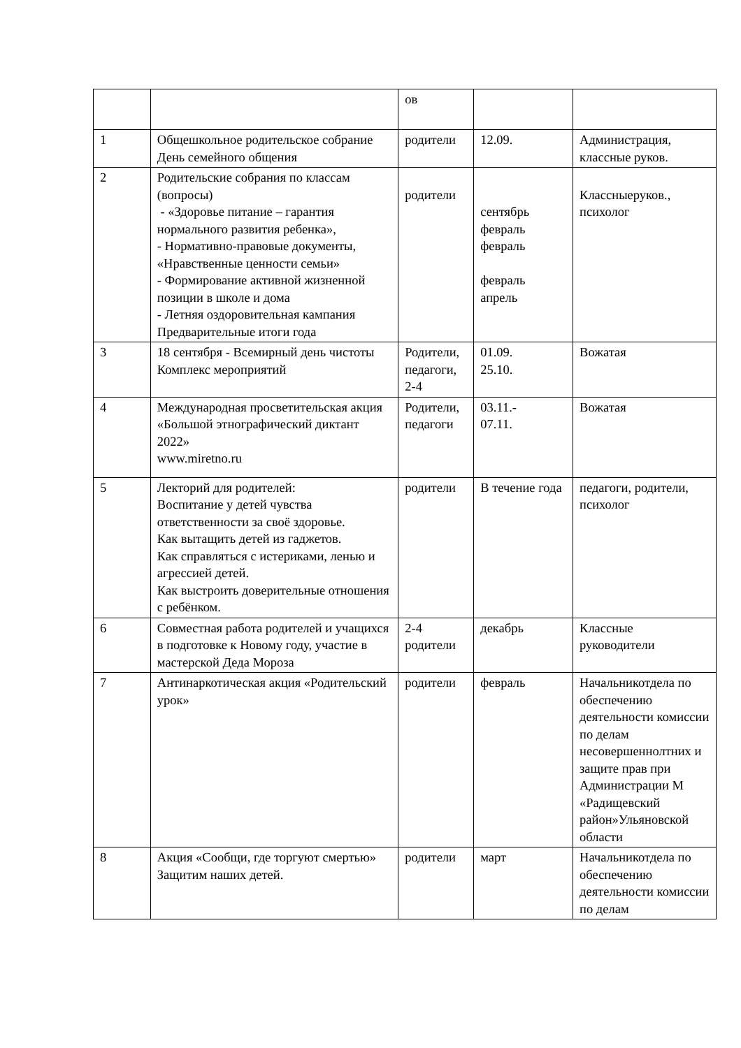| | | ов | | |
| 1 | Общешкольное родительское собрание День семейного общения | родители | 12.09. | Администрация, классные руков. |
| 2 | Родительские собрания по классам (вопросы) - «Здоровье питание – гарантия нормального развития ребенка», - Нормативно-правовые документы, «Нравственные ценности семьи» - Формирование активной жизненной позиции в школе и дома - Летняя оздоровительная кампания Предварительные итоги года | родители | сентябрь февраль февраль февраль апрель | Классныеруков., психолог |
| 3 | 18 сентября - Всемирный день чистоты Комплекс мероприятий | Родители, педагоги, 2-4 | 01.09. 25.10. | Вожатая |
| 4 | Международная просветительская акция «Большой этнографический диктант 2022» www.miretno.ru | Родители, педагоги | 03.11.- 07.11. | Вожатая |
| 5 | Лекторий для родителей: Воспитание у детей чувства ответственности за своё здоровье. Как вытащить детей из гаджетов. Как справляться с истериками, ленью и агрессией детей. Как выстроить доверительные отношения с ребёнком. | родители | В течение года | педагоги, родители, психолог |
| 6 | Совместная работа родителей и учащихся в подготовке к Новому году, участие в мастерской Деда Мороза | 2-4 родители | декабрь | Классные руководители |
| 7 | Антинаркотическая акция «Родительский урок» | родители | февраль | Начальникотдела по обеспечению деятельности комиссии по делам несовершеннолтних и защите прав при Администрации М «Радищевский район»Ульяновской области |
| 8 | Акция «Сообщи, где торгуют смертью» Защитим наших детей. | родители | март | Начальникотдела по обеспечению деятельности комиссии по делам |